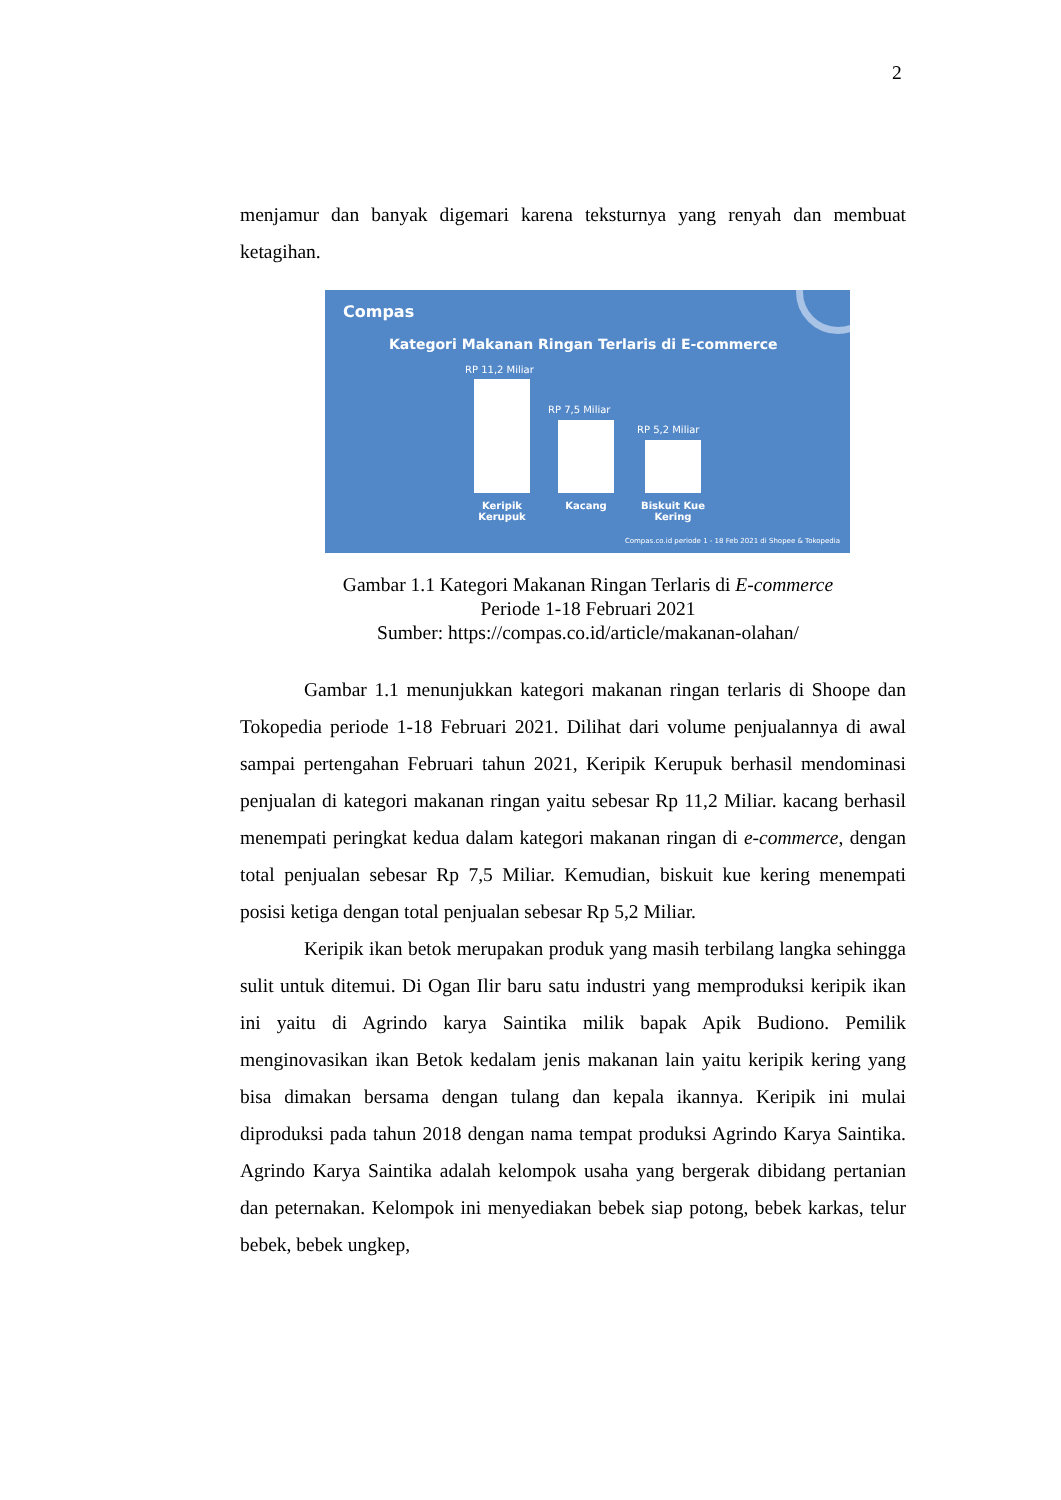2
menjamur dan banyak digemari karena teksturnya yang renyah dan membuat ketagihan.
Compas
Kategori Makanan Ringan Terlaris di E-commerce
RP 11,2 Miliar
RP 7,5 Miliar
RP 5,2 Miliar
Keripik Kerupuk
Kacang
Biskuit Kue Kering
Compas.co.id periode 1 - 18 Feb 2021 di Shopee & Tokopedia
Gambar 1.1 Kategori Makanan Ringan Terlaris di E-commerce
Periode 1-18 Februari 2021
Sumber: https://compas.co.id/article/makanan-olahan/
Gambar 1.1 menunjukkan kategori makanan ringan terlaris di Shoope dan Tokopedia periode 1-18 Februari 2021. Dilihat dari volume penjualannya di awal sampai pertengahan Februari tahun 2021, Keripik Kerupuk berhasil mendominasi penjualan di kategori makanan ringan yaitu sebesar Rp 11,2 Miliar. kacang berhasil menempati peringkat kedua dalam kategori makanan ringan di e-commerce, dengan total penjualan sebesar Rp 7,5 Miliar. Kemudian, biskuit kue kering menempati posisi ketiga dengan total penjualan sebesar Rp 5,2 Miliar.
Keripik ikan betok merupakan produk yang masih terbilang langka sehingga sulit untuk ditemui. Di Ogan Ilir baru satu industri yang memproduksi keripik ikan ini yaitu di Agrindo karya Saintika milik bapak Apik Budiono. Pemilik menginovasikan ikan Betok kedalam jenis makanan lain yaitu keripik kering yang bisa dimakan bersama dengan tulang dan kepala ikannya. Keripik ini mulai diproduksi pada tahun 2018 dengan nama tempat produksi Agrindo Karya Saintika. Agrindo Karya Saintika adalah kelompok usaha yang bergerak dibidang pertanian dan peternakan. Kelompok ini menyediakan bebek siap potong, bebek karkas, telur bebek, bebek ungkep,